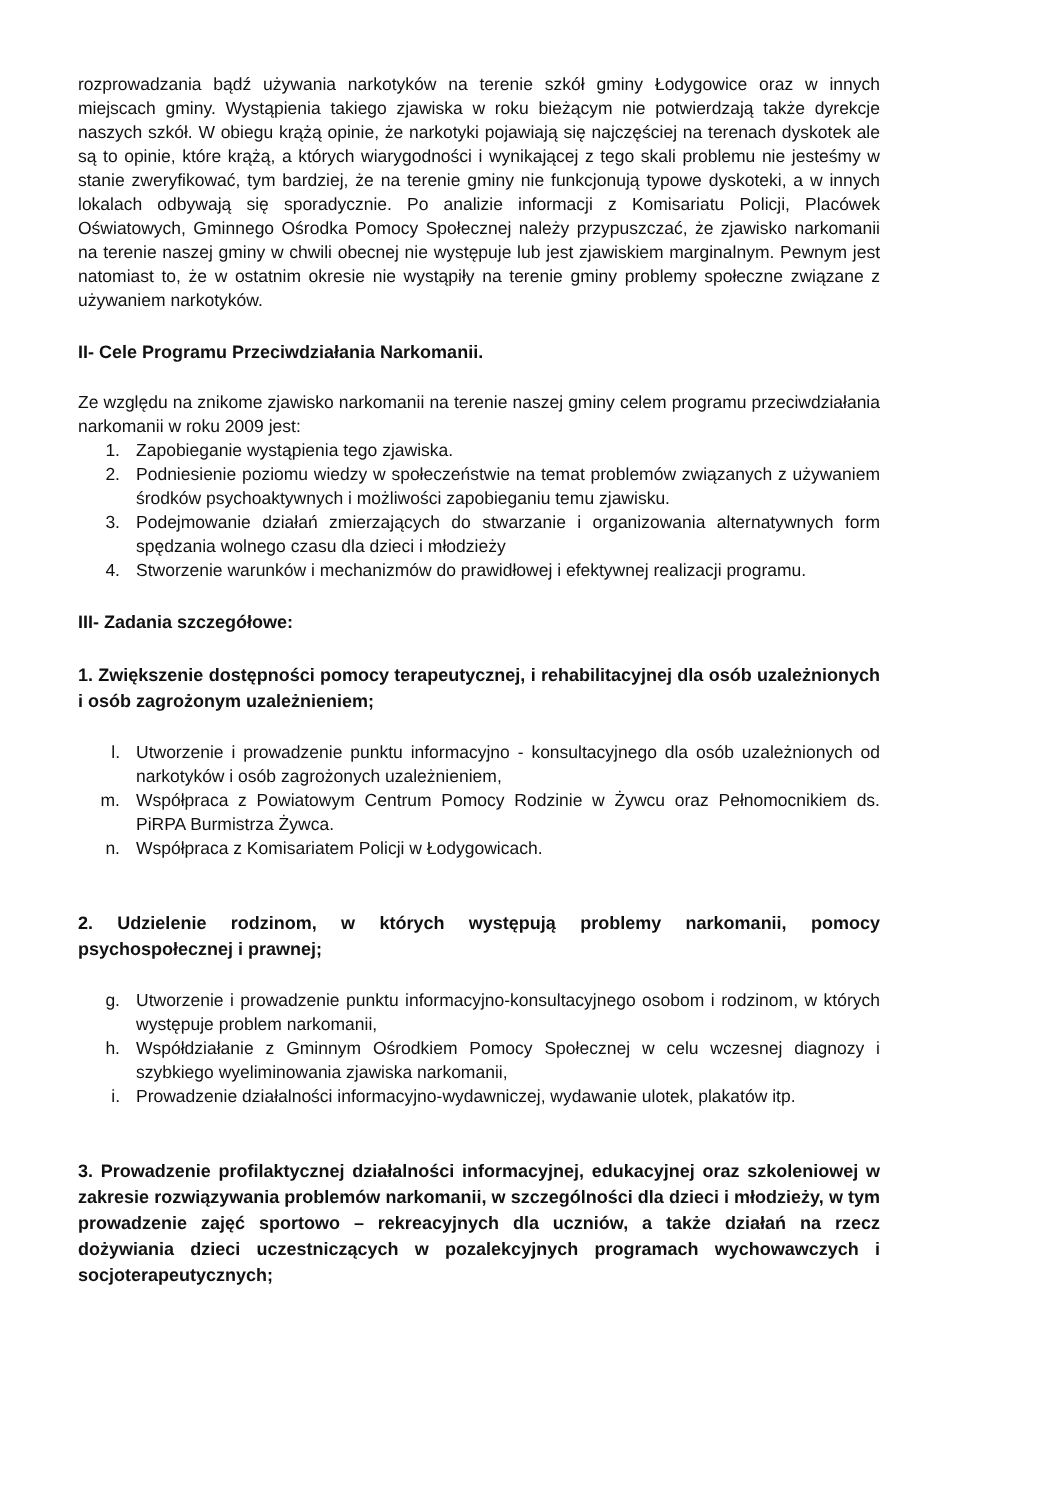rozprowadzania bądź używania narkotyków na terenie szkół gminy Łodygowice oraz w innych miejscach gminy. Wystąpienia takiego zjawiska w roku bieżącym nie potwierdzają także dyrekcje naszych szkół. W obiegu krążą opinie, że narkotyki pojawiają się najczęściej na terenach dyskotek ale są to opinie, które krążą, a których wiarygodności i wynikającej z tego skali problemu nie jesteśmy w stanie zweryfikować, tym bardziej, że na terenie gminy nie funkcjonują typowe dyskoteki, a w innych lokalach odbywają się sporadycznie. Po analizie informacji z Komisariatu Policji, Placówek Oświatowych, Gminnego Ośrodka Pomocy Społecznej należy przypuszczać, że zjawisko narkomanii na terenie naszej gminy w chwili obecnej nie występuje lub jest zjawiskiem marginalnym. Pewnym jest natomiast to, że w ostatnim okresie nie wystąpiły na terenie gminy problemy społeczne związane z używaniem narkotyków.
II- Cele Programu Przeciwdziałania Narkomanii.
Ze względu na znikome zjawisko narkomanii na terenie naszej gminy celem programu przeciwdziałania narkomanii w roku 2009 jest:
1. Zapobieganie wystąpienia tego zjawiska.
2. Podniesienie poziomu wiedzy w społeczeństwie na temat problemów związanych z używaniem środków psychoaktywnych i możliwości zapobieganiu temu zjawisku.
3. Podejmowanie działań zmierzających do stwarzanie i organizowania alternatywnych form spędzania wolnego czasu dla dzieci i młodzieży
4. Stworzenie warunków i mechanizmów do prawidłowej i efektywnej realizacji programu.
III- Zadania szczegółowe:
1. Zwiększenie dostępności pomocy terapeutycznej, i rehabilitacyjnej dla osób uzależnionych i osób zagrożonym uzależnieniem;
l. Utworzenie i prowadzenie punktu informacyjno - konsultacyjnego dla osób uzależnionych od narkotyków i osób zagrożonych uzależnieniem,
m. Współpraca z Powiatowym Centrum Pomocy Rodzinie w Żywcu oraz Pełnomocnikiem ds. PiRPA Burmistrza Żywca.
n. Współpraca z Komisariatem Policji w Łodygowicach.
2. Udzielenie rodzinom, w których występują problemy narkomanii, pomocy psychospołecznej i prawnej;
g. Utworzenie i prowadzenie punktu informacyjno-konsultacyjnego osobom i rodzinom, w których występuje problem narkomanii,
h. Współdziałanie z Gminnym Ośrodkiem Pomocy Społecznej w celu wczesnej diagnozy i szybkiego wyeliminowania zjawiska narkomanii,
i. Prowadzenie działalności informacyjno-wydawniczej, wydawanie ulotek, plakatów itp.
3. Prowadzenie profilaktycznej działalności informacyjnej, edukacyjnej oraz szkoleniowej w zakresie rozwiązywania problemów narkomanii, w szczególności dla dzieci i młodzieży, w tym prowadzenie zajęć sportowo – rekreacyjnych dla uczniów, a także działań na rzecz dożywiania dzieci uczestniczących w pozalekcyjnych programach wychowawczych i socjoterapeutycznych;